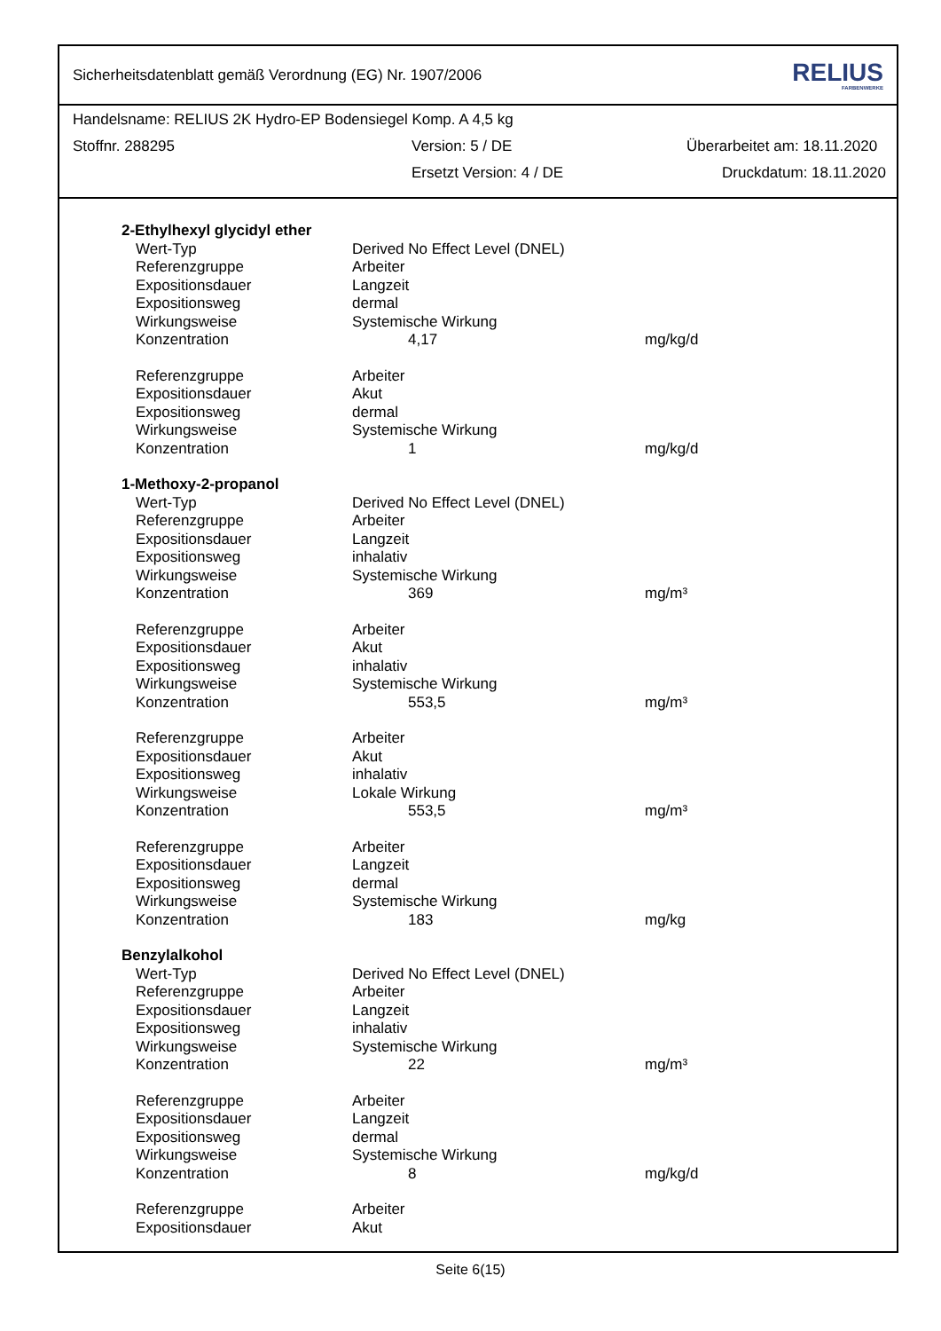Sicherheitsdatenblatt gemäß Verordnung (EG) Nr. 1907/2006 RELIUS
FARBENWERKE
Handelsname: RELIUS 2K Hydro-EP Bodensiegel Komp. A 4,5 kg
Stoffnr. 288295 Version: 5 / DE Überarbeitet am: 18.11.2020
Ersetzt Version: 4 / DE Druckdatum: 18.11.2020
| 2-Ethylhexyl glycidyl ether | | |
| Wert-Typ | Derived No Effect Level (DNEL) | |
| Referenzgruppe | Arbeiter | |
| Expositionsdauer | Langzeit | |
| Expositionsweg | dermal | |
| Wirkungsweise | Systemische Wirkung | |
| Konzentration | 4,17 | mg/kg/d |
| Referenzgruppe | Arbeiter | |
| Expositionsdauer | Akut | |
| Expositionsweg | dermal | |
| Wirkungsweise | Systemische Wirkung | |
| Konzentration | 1 | mg/kg/d |
| 1-Methoxy-2-propanol | | |
| Wert-Typ | Derived No Effect Level (DNEL) | |
| Referenzgruppe | Arbeiter | |
| Expositionsdauer | Langzeit | |
| Expositionsweg | inhalativ | |
| Wirkungsweise | Systemische Wirkung | |
| Konzentration | 369 | mg/m³ |
| Referenzgruppe | Arbeiter | |
| Expositionsdauer | Akut | |
| Expositionsweg | inhalativ | |
| Wirkungsweise | Systemische Wirkung | |
| Konzentration | 553,5 | mg/m³ |
| Referenzgruppe | Arbeiter | |
| Expositionsdauer | Akut | |
| Expositionsweg | inhalativ | |
| Wirkungsweise | Lokale Wirkung | |
| Konzentration | 553,5 | mg/m³ |
| Referenzgruppe | Arbeiter | |
| Expositionsdauer | Langzeit | |
| Expositionsweg | dermal | |
| Wirkungsweise | Systemische Wirkung | |
| Konzentration | 183 | mg/kg |
| Benzylalkohol | | |
| Wert-Typ | Derived No Effect Level (DNEL) | |
| Referenzgruppe | Arbeiter | |
| Expositionsdauer | Langzeit | |
| Expositionsweg | inhalativ | |
| Wirkungsweise | Systemische Wirkung | |
| Konzentration | 22 | mg/m³ |
| Referenzgruppe | Arbeiter | |
| Expositionsdauer | Langzeit | |
| Expositionsweg | dermal | |
| Wirkungsweise | Systemische Wirkung | |
| Konzentration | 8 | mg/kg/d |
| Referenzgruppe | Arbeiter | |
| Expositionsdauer | Akut | |
Seite 6(15)